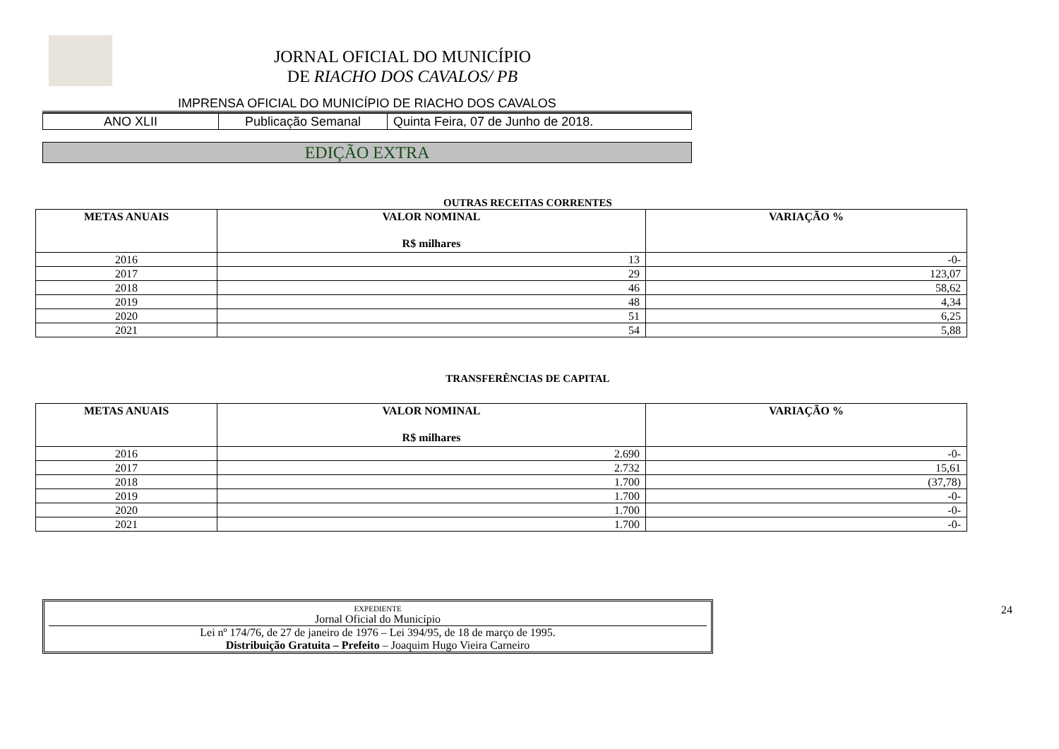JORNAL OFICIAL DO MUNICÍPIO
DE RIACHO DOS CAVALOS/ PB
IMPRENSA OFICIAL DO MUNICÍPIO DE RIACHO DOS CAVALOS
| ANO XLII | Publicação Semanal | Quinta Feira, 07 de Junho de 2018. |
EDIÇÃO EXTRA
OUTRAS RECEITAS CORRENTES
| METAS ANUAIS | VALOR NOMINAL R$ milhares | VARIAÇÃO % |
| --- | --- | --- |
| 2016 | 13 | -0- |
| 2017 | 29 | 123,07 |
| 2018 | 46 | 58,62 |
| 2019 | 48 | 4,34 |
| 2020 | 51 | 6,25 |
| 2021 | 54 | 5,88 |
TRANSFERÊNCIAS DE CAPITAL
| METAS ANUAIS | VALOR NOMINAL R$ milhares | VARIAÇÃO % |
| --- | --- | --- |
| 2016 | 2.690 | -0- |
| 2017 | 2.732 | 15,61 |
| 2018 | 1.700 | (37,78) |
| 2019 | 1.700 | -0- |
| 2020 | 1.700 | -0- |
| 2021 | 1.700 | -0- |
EXPEDIENTE
Jornal Oficial do Município
Lei nº 174/76, de 27 de janeiro de 1976 – Lei 394/95, de 18 de março de 1995.
Distribuição Gratuita – Prefeito – Joaquim Hugo Vieira Carneiro
24